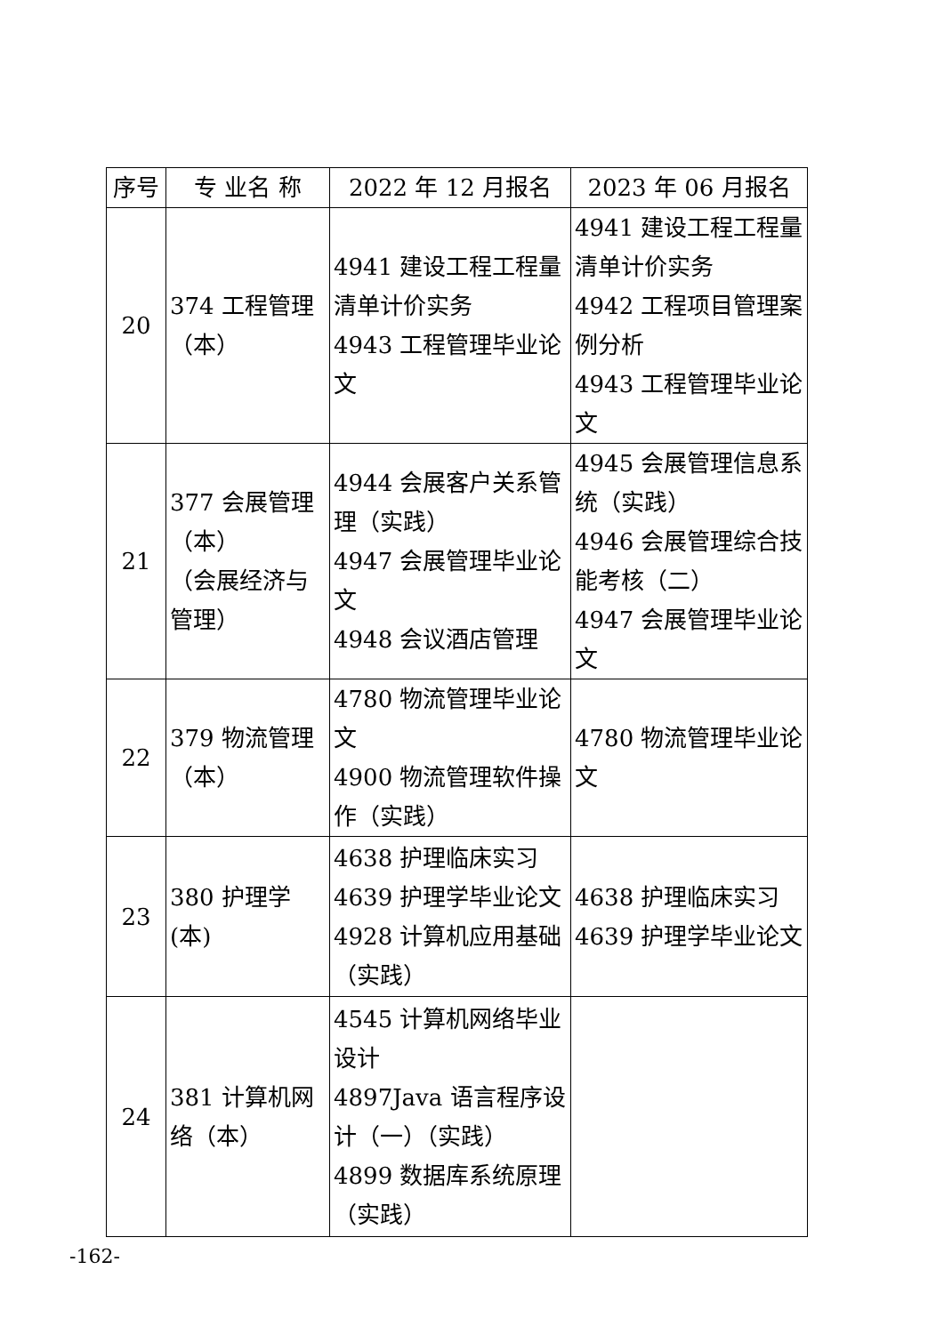| 序号 | 专 业名 称 | 2022 年 12 月报名 | 2023 年 06 月报名 |
| --- | --- | --- | --- |
| 20 | 374 工程管理 （本） | 4941 建设工程工程量清单计价实务 4943 工程管理毕业论文 | 4941 建设工程工程量清单计价实务 4942 工程项目管理案例分析 4943 工程管理毕业论文 |
| 21 | 377 会展管理 （本） （会展经济与管理） | 4944 会展客户关系管理（实践） 4947 会展管理毕业论文 4948 会议酒店管理 | 4945 会展管理信息系统（实践） 4946 会展管理综合技能考核（二） 4947 会展管理毕业论文 |
| 22 | 379 物流管理 （本） | 4780 物流管理毕业论文 4900 物流管理软件操作（实践） | 4780 物流管理毕业论文 |
| 23 | 380 护理学(本) | 4638 护理临床实习 4639 护理学毕业论文 4928 计算机应用基础（实践） | 4638 护理临床实习 4639 护理学毕业论文 |
| 24 | 381 计算机网络（本） | 4545 计算机网络毕业设计 4897Java 语言程序设计（一）（实践） 4899 数据库系统原理（实践） | |
-162-